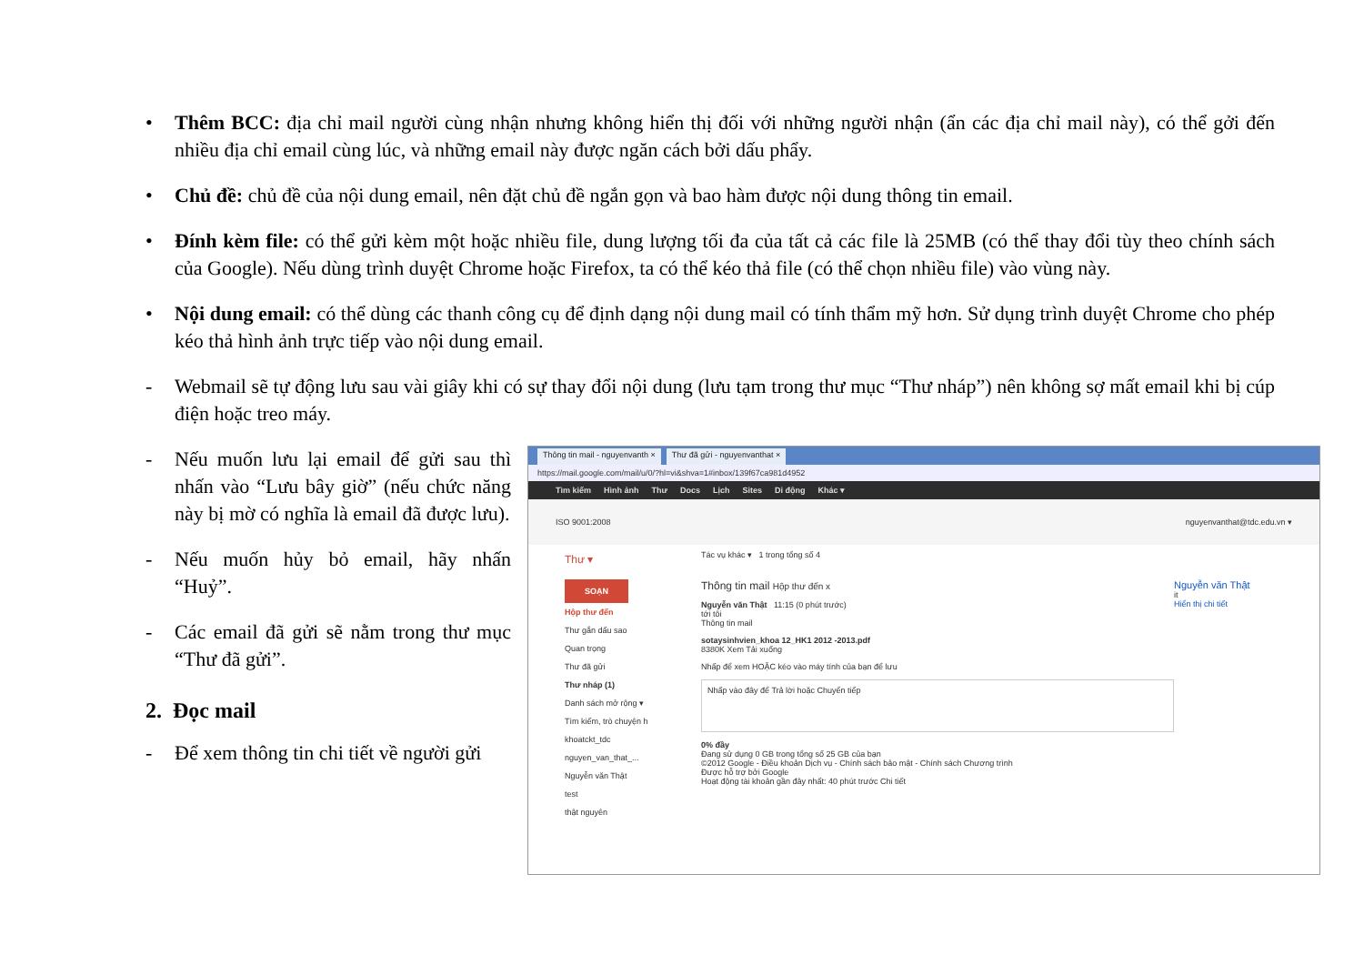• Thêm BCC: địa chỉ mail người cùng nhận nhưng không hiển thị đối với những người nhận (ẩn các địa chỉ mail này), có thể gởi đến nhiều địa chỉ email cùng lúc, và những email này được ngăn cách bởi dấu phẩy.
• Chủ đề: chủ đề của nội dung email, nên đặt chủ đề ngắn gọn và bao hàm được nội dung thông tin email.
• Đính kèm file: có thể gửi kèm một hoặc nhiều file, dung lượng tối đa của tất cả các file là 25MB (có thể thay đổi tùy theo chính sách của Google). Nếu dùng trình duyệt Chrome hoặc Firefox, ta có thể kéo thả file (có thể chọn nhiều file) vào vùng này.
• Nội dung email: có thể dùng các thanh công cụ để định dạng nội dung mail có tính thẩm mỹ hơn. Sử dụng trình duyệt Chrome cho phép kéo thả hình ảnh trực tiếp vào nội dung email.
- Webmail sẽ tự động lưu sau vài giây khi có sự thay đổi nội dung (lưu tạm trong thư mục “Thư nháp”) nên không sợ mất email khi bị cúp điện hoặc treo máy.
- Nếu muốn lưu lại email để gửi sau thì nhấn vào “Lưu bây giờ” (nếu chức năng này bị mờ có nghĩa là email đã được lưu).
- Nếu muốn hủy bỏ email, hãy nhấn “Huỷ”.
- Các email đã gửi sẽ nằm trong thư mục “Thư đã gửi”.
2. Đọc mail
- Để xem thông tin chi tiết về người gửi
Thông tin mail - nguyenvanth × Thư đã gửi - nguyenvanthat ×
https://mail.google.com/mail/u/0/?hl=vi&shva=1#inbox/139f67ca981d4952
Tìm kiếm Hình ảnh Thư Docs Lịch Sites Di động Khác ▾
ISO 9001:2008 nguyenvanthat@tdc.edu.vn ▾
Thư ▾
Tác vụ khác ▾ 1 trong tổng số 4
SOẠN
Hộp thư đến
Thư gắn dấu sao
Quan trọng
Thư đã gửi
Thư nháp (1)
Danh sách mở rộng ▾
Tìm kiếm, trò chuyện h
khoatckt_tdc
nguyen_van_that_...
Nguyễn văn Thật
test
thật nguyên
Thông tin mail Hộp thư đến x
Nguyễn văn Thật 11:15 (0 phút trước)
tới tôi
Thông tin mail
sotaysinhvien_khoa 12_HK1 2012 -2013.pdf
8380K Xem Tải xuống
Nhấp để xem HOẶC kéo vào máy tính của bạn để lưu
Nhấp vào đây để Trả lời hoặc Chuyển tiếp
0% đầy
Đang sử dụng 0 GB trong tổng số 25 GB của bạn
©2012 Google - Điều khoản Dịch vụ - Chính sách bảo mật - Chính sách Chương trình
Được hỗ trợ bởi Google
Hoạt động tài khoản gần đây nhất: 40 phút trước Chi tiết
Nguyễn văn Thật
it
Hiển thị chi tiết